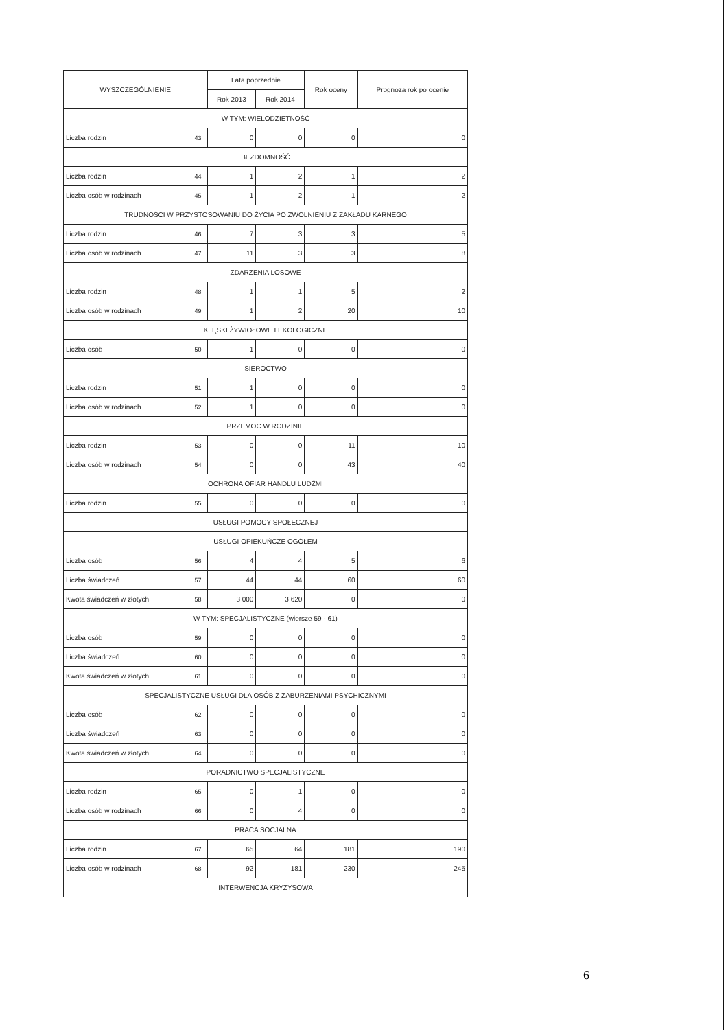| WYSZCZEGÓLNIENIE | | Lata poprzednie | | Rok oceny | Prognoza rok po ocenie |
| --- | --- | --- | --- | --- | --- |
| | | Rok 2013 | Rok 2014 | | |
| W TYM: WIELODZIETNOŚĆ | | | | | |
| Liczba rodzin | 43 | 0 | 0 | 0 | 0 |
| BEZDOMNOŚĆ | | | | | |
| Liczba rodzin | 44 | 1 | 2 | 1 | 2 |
| Liczba osób w rodzinach | 45 | 1 | 2 | 1 | 2 |
| TRUDNOŚCI W PRZYSTOSOWANIU DO ŻYCIA PO ZWOLNIENIU Z ZAKŁADU KARNEGO | | | | | |
| Liczba rodzin | 46 | 7 | 3 | 3 | 5 |
| Liczba osób w rodzinach | 47 | 11 | 3 | 3 | 8 |
| ZDARZENIA LOSOWE | | | | | |
| Liczba rodzin | 48 | 1 | 1 | 5 | 2 |
| Liczba osób w rodzinach | 49 | 1 | 2 | 20 | 10 |
| KLĘSKI ŻYWIOŁOWE I EKOLOGICZNE | | | | | |
| Liczba osób | 50 | 1 | 0 | 0 | 0 |
| SIEROCTWO | | | | | |
| Liczba rodzin | 51 | 1 | 0 | 0 | 0 |
| Liczba osób w rodzinach | 52 | 1 | 0 | 0 | 0 |
| PRZEMOC W RODZINIE | | | | | |
| Liczba rodzin | 53 | 0 | 0 | 11 | 10 |
| Liczba osób w rodzinach | 54 | 0 | 0 | 43 | 40 |
| OCHRONA OFIAR HANDLU LUDŹMI | | | | | |
| Liczba rodzin | 55 | 0 | 0 | 0 | 0 |
| USŁUGI POMOCY SPOŁECZNEJ | | | | | |
| USŁUGI OPIEKUŃCZE OGÓŁEM | | | | | |
| Liczba osób | 56 | 4 | 4 | 5 | 6 |
| Liczba świadczeń | 57 | 44 | 44 | 60 | 60 |
| Kwota świadczeń w złotych | 58 | 3 000 | 3 620 | 0 | 0 |
| W TYM: SPECJALISTYCZNE (wiersze 59 - 61) | | | | | |
| Liczba osób | 59 | 0 | 0 | 0 | 0 |
| Liczba świadczeń | 60 | 0 | 0 | 0 | 0 |
| Kwota świadczeń w złotych | 61 | 0 | 0 | 0 | 0 |
| SPECJALISTYCZNE USŁUGI DLA OSÓB Z ZABURZENIAMI PSYCHICZNYMI | | | | | |
| Liczba osób | 62 | 0 | 0 | 0 | 0 |
| Liczba świadczeń | 63 | 0 | 0 | 0 | 0 |
| Kwota świadczeń w złotych | 64 | 0 | 0 | 0 | 0 |
| PORADNICTWO SPECJALISTYCZNE | | | | | |
| Liczba rodzin | 65 | 0 | 1 | 0 | 0 |
| Liczba osób w rodzinach | 66 | 0 | 4 | 0 | 0 |
| PRACA SOCJALNA | | | | | |
| Liczba rodzin | 67 | 65 | 64 | 181 | 190 |
| Liczba osób w rodzinach | 68 | 92 | 181 | 230 | 245 |
| INTERWENCJA KRYZYSOWA | | | | | |
6